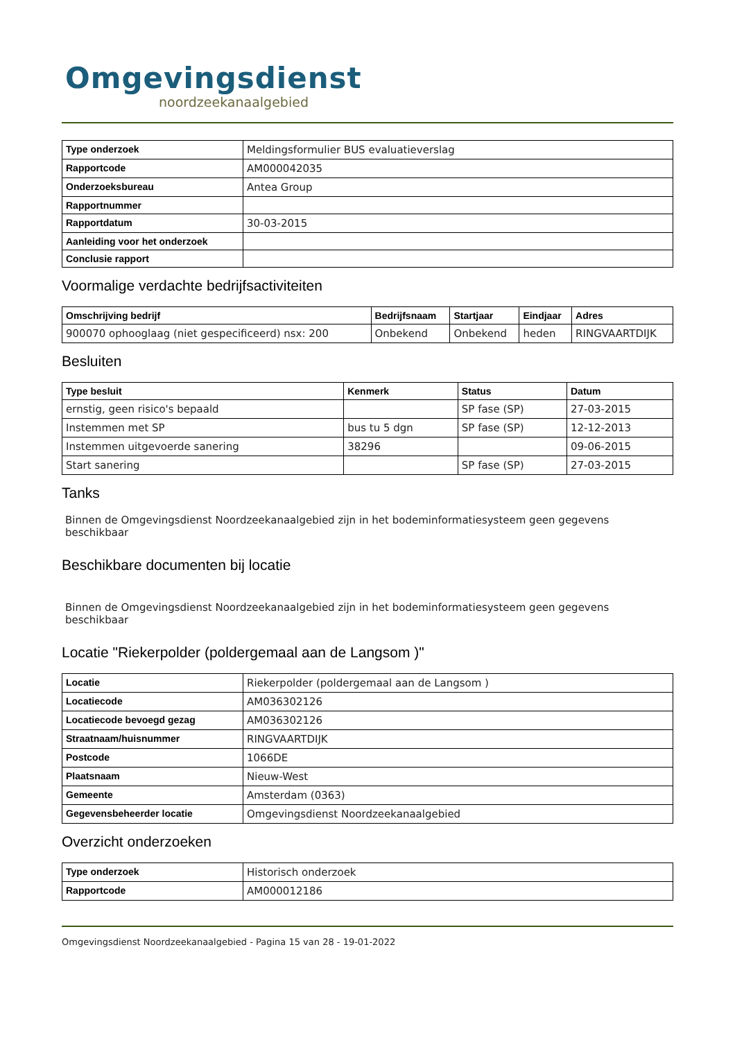Omgevingsdienst
noordzeekanaalgebied
| Type onderzoek | Meldingsformulier BUS evaluatieverslag |
| Rapportcode | AM000042035 |
| Onderzoeksbureau | Antea Group |
| Rapportnummer | |
| Rapportdatum | 30-03-2015 |
| Aanleiding voor het onderzoek | |
| Conclusie rapport | |
Voormalige verdachte bedrijfsactiviteiten
| Omschrijving bedrijf | Bedrijfsnaam | Startjaar | Eindjaar | Adres |
| --- | --- | --- | --- | --- |
| 900070 ophooglaag (niet gespecificeerd) nsx: 200 | Onbekend | Onbekend | heden | RINGVAARTDIJK |
Besluiten
| Type besluit | Kenmerk | Status | Datum |
| --- | --- | --- | --- |
| ernstig, geen risico's bepaald | | SP fase (SP) | 27-03-2015 |
| Instemmen met SP | bus tu 5 dgn | SP fase (SP) | 12-12-2013 |
| Instemmen uitgevoerde sanering | 38296 | | 09-06-2015 |
| Start sanering | | SP fase (SP) | 27-03-2015 |
Tanks
Binnen de Omgevingsdienst Noordzeekanaalgebied zijn in het bodeminformatiesysteem geen gegevens beschikbaar
Beschikbare documenten bij locatie
Binnen de Omgevingsdienst Noordzeekanaalgebied zijn in het bodeminformatiesysteem geen gegevens beschikbaar
Locatie "Riekerpolder (poldergemaal aan de Langsom )"
| Locatie | Riekerpolder (poldergemaal aan de Langsom ) |
| Locatiecode | AM036302126 |
| Locatiecode bevoegd gezag | AM036302126 |
| Straatnaam/huisnummer | RINGVAARTDIJK |
| Postcode | 1066DE |
| Plaatsnaam | Nieuw-West |
| Gemeente | Amsterdam (0363) |
| Gegevensbeheerder locatie | Omgevingsdienst Noordzeekanaalgebied |
Overzicht onderzoeken
| Type onderzoek | Historisch onderzoek |
| Rapportcode | AM000012186 |
Omgevingsdienst Noordzeekanaalgebied - Pagina 15 van 28 - 19-01-2022